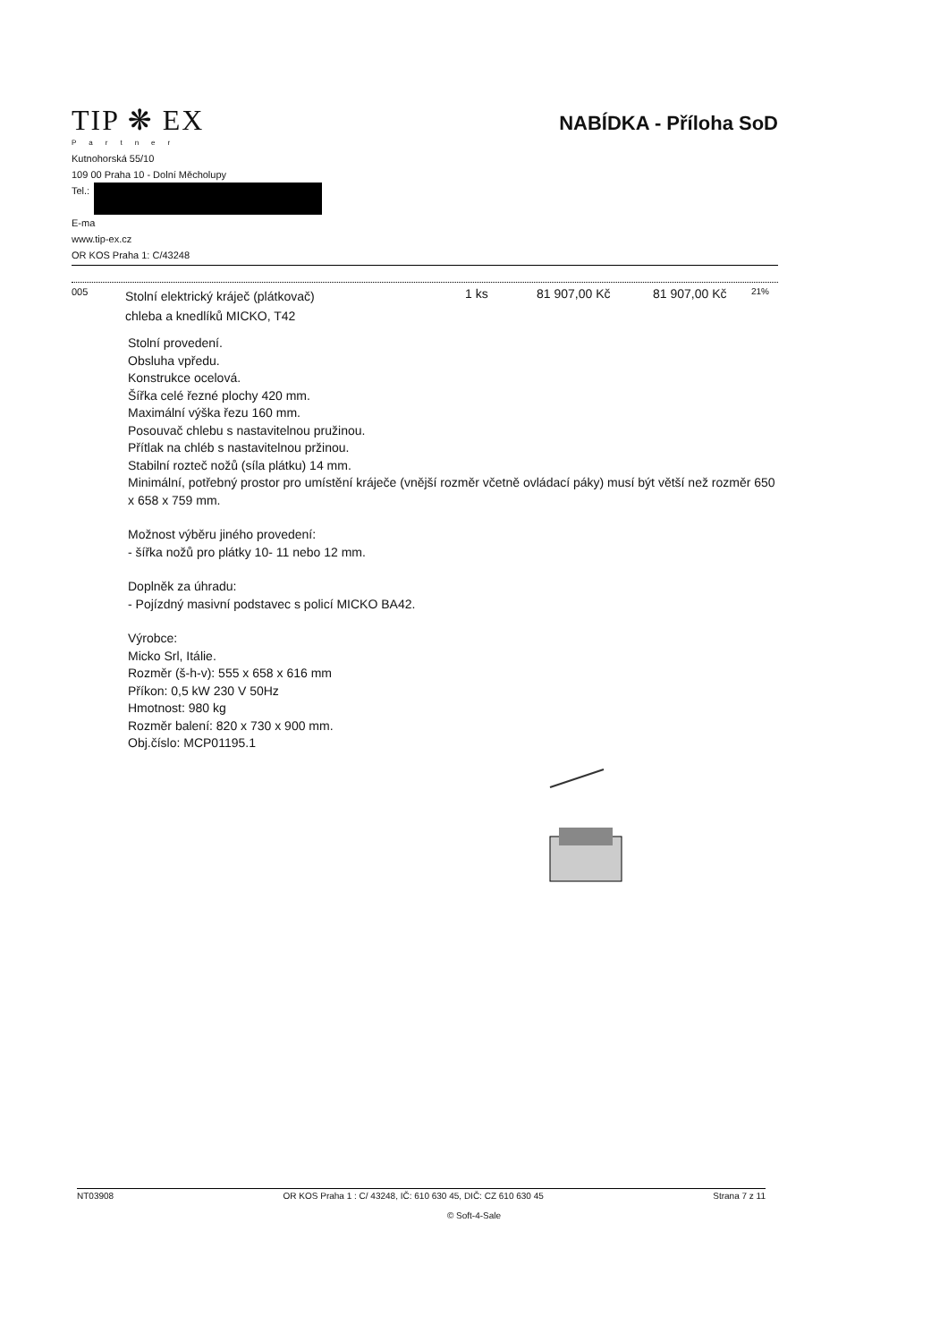TIP ❋ EX
Partner
NABÍDKA - Příloha SoD
Kutnohorská 55/10
109 00 Praha 10 - Dolní Měcholupy
Tel.:
E-ma
www.tip-ex.cz
OR KOS Praha 1: C/43248
| 005 | Stolní elektrický kráječ (plátkovač) chleba a knedlíků MICKO, T42 | 1 ks | 81 907,00 Kč | 81 907,00 Kč | 21% |
Stolní provedení.
Obsluha vpředu.
Konstrukce ocelová.
Šířka celé řezné plochy 420 mm.
Maximální výška řezu 160 mm.
Posouvač chlebu s nastavitelnou pružinou.
Přítlak na chléb s nastavitelnou pržinou.
Stabilní rozteč nožů (síla plátku) 14 mm.
Minimální, potřebný prostor pro umístění kráječe (vnější rozměr včetně ovládací páky) musí být větší než rozměr 650 x 658 x 759 mm.
Možnost výběru jiného provedení:
- šířka nožů pro plátky 10- 11 nebo 12 mm.
Doplněk za úhradu:
- Pojízdný masivní podstavec s policí MICKO BA42.
Výrobce:
Micko Srl, Itálie.
Rozměr (š-h-v): 555 x 658 x 616 mm
Příkon: 0,5 kW 230 V 50Hz
Hmotnost: 980 kg
Rozměr balení: 820 x 730 x 900 mm.
Obj.číslo: MCP01195.1
NT03908 OR KOS Praha 1 : C/ 43248, IČ: 610 630 45, DIČ: CZ 610 630 45 Strana 7 z 11
© Soft-4-Sale